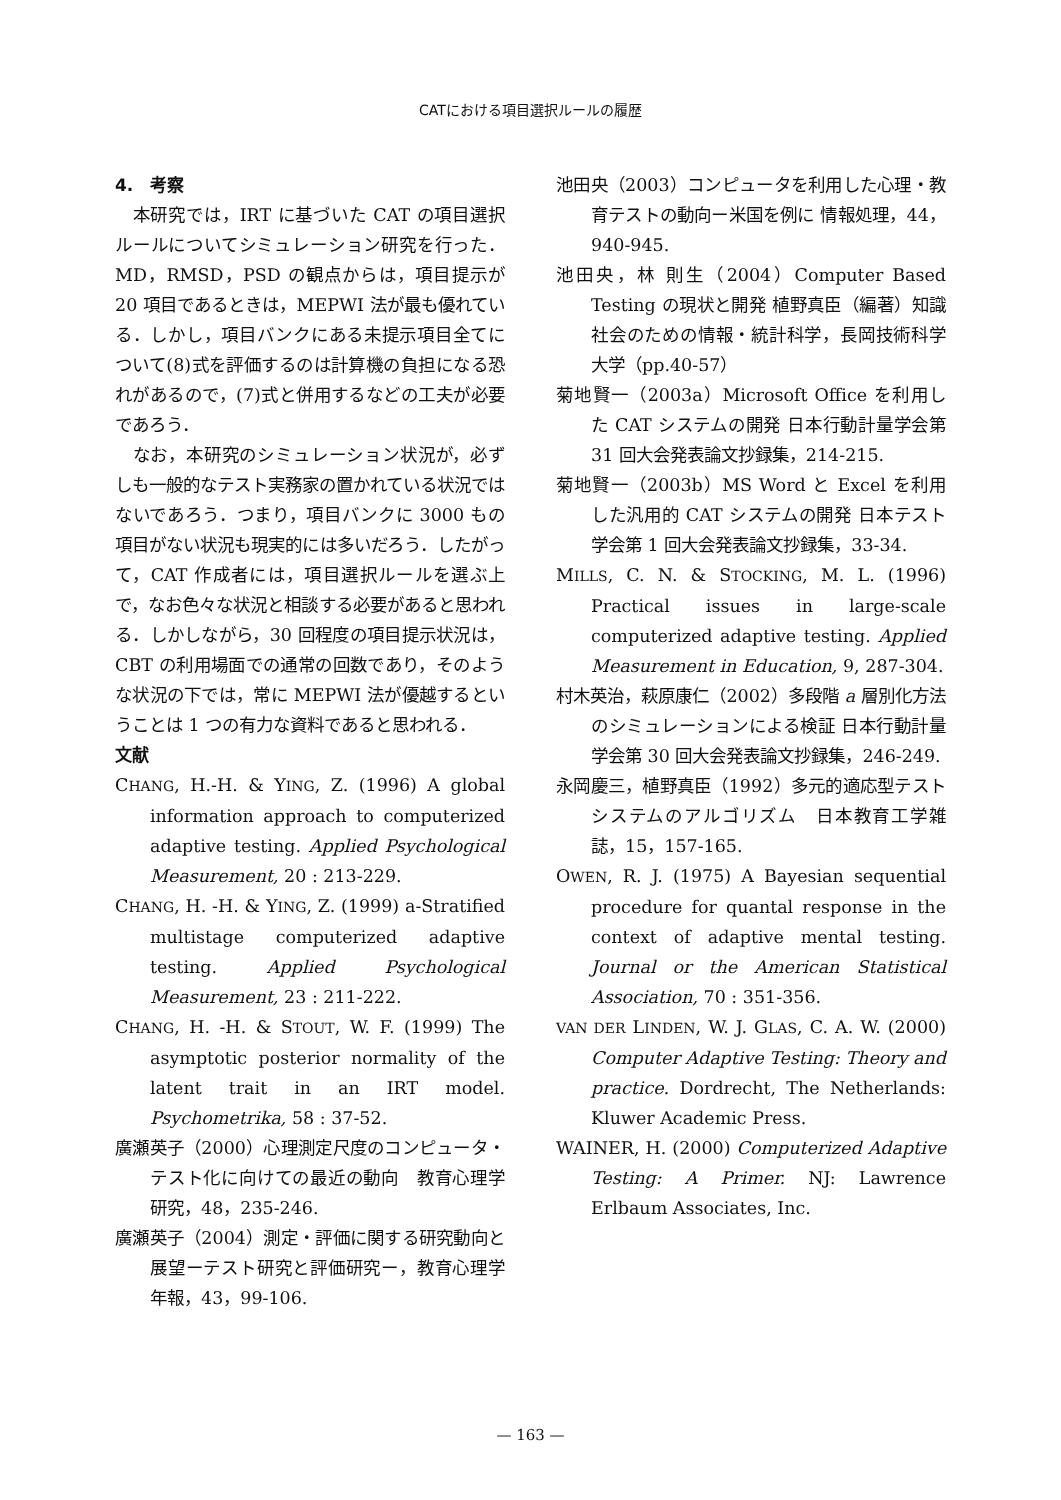CATにおける項目選択ルールの履歴
4.　考察
本研究では，IRT に基づいた CAT の項目選択ルールについてシミュレーション研究を行った．MD，RMSD，PSD の観点からは，項目提示が 20 項目であるときは，MEPWI 法が最も優れている．しかし，項目バンクにある未提示項目全てについて(8)式を評価するのは計算機の負担になる恐れがあるので，(7)式と併用するなどの工夫が必要であろう．
なお，本研究のシミュレーション状況が，必ずしも一般的なテスト実務家の置かれている状況ではないであろう．つまり，項目バンクに 3000 もの項目がない状況も現実的には多いだろう．したがって，CAT 作成者には，項目選択ルールを選ぶ上で，なお色々な状況と相談する必要があると思われる．しかしながら，30 回程度の項目提示状況は，CBT の利用場面での通常の回数であり，そのような状況の下では，常に MEPWI 法が優越するということは 1 つの有力な資料であると思われる．
文献
CHANG, H.-H. & YING, Z. (1996) A global information approach to computerized adaptive testing. Applied Psychological Measurement, 20 : 213-229.
CHANG, H. -H. & YING, Z. (1999) a-Stratified multistage computerized adaptive testing. Applied Psychological Measurement, 23 : 211-222.
CHANG, H. -H. & STOUT, W. F. (1999) The asymptotic posterior normality of the latent trait in an IRT model. Psychometrika, 58 : 37-52.
廣瀬英子（2000）心理測定尺度のコンピュータ・テスト化に向けての最近の動向　教育心理学研究，48，235-246.
廣瀬英子（2004）測定・評価に関する研究動向と展望ーテスト研究と評価研究ー，教育心理学年報，43，99-106.
池田央（2003）コンピュータを利用した心理・教育テストの動向ー米国を例に 情報処理，44，940-945.
池田央，林 則生（2004）Computer Based Testing の現状と開発 植野真臣（編著）知識社会のための情報・統計科学，長岡技術科学大学（pp.40-57）
菊地賢一（2003a）Microsoft Office を利用した CAT システムの開発 日本行動計量学会第 31 回大会発表論文抄録集，214-215.
菊地賢一（2003b）MS Word と Excel を利用した汎用的 CAT システムの開発 日本テスト学会第 1 回大会発表論文抄録集，33-34.
MILLS, C. N. & STOCKING, M. L. (1996) Practical issues in large-scale computerized adaptive testing. Applied Measurement in Education, 9, 287-304.
村木英治，萩原康仁（2002）多段階 a 層別化方法のシミュレーションによる検証 日本行動計量学会第 30 回大会発表論文抄録集，246-249.
永岡慶三，植野真臣（1992）多元的適応型テストシステムのアルゴリズム　日本教育工学雑誌，15，157-165.
OWEN, R. J. (1975) A Bayesian sequential procedure for quantal response in the context of adaptive mental testing. Journal or the American Statistical Association, 70 : 351-356.
VAN DER LINDEN, W. J. GLAS, C. A. W. (2000) Computer Adaptive Testing: Theory and practice. Dordrecht, The Netherlands: Kluwer Academic Press.
WAINER, H. (2000) Computerized Adaptive Testing: A Primer. NJ: Lawrence Erlbaum Associates, Inc.
— 163 —